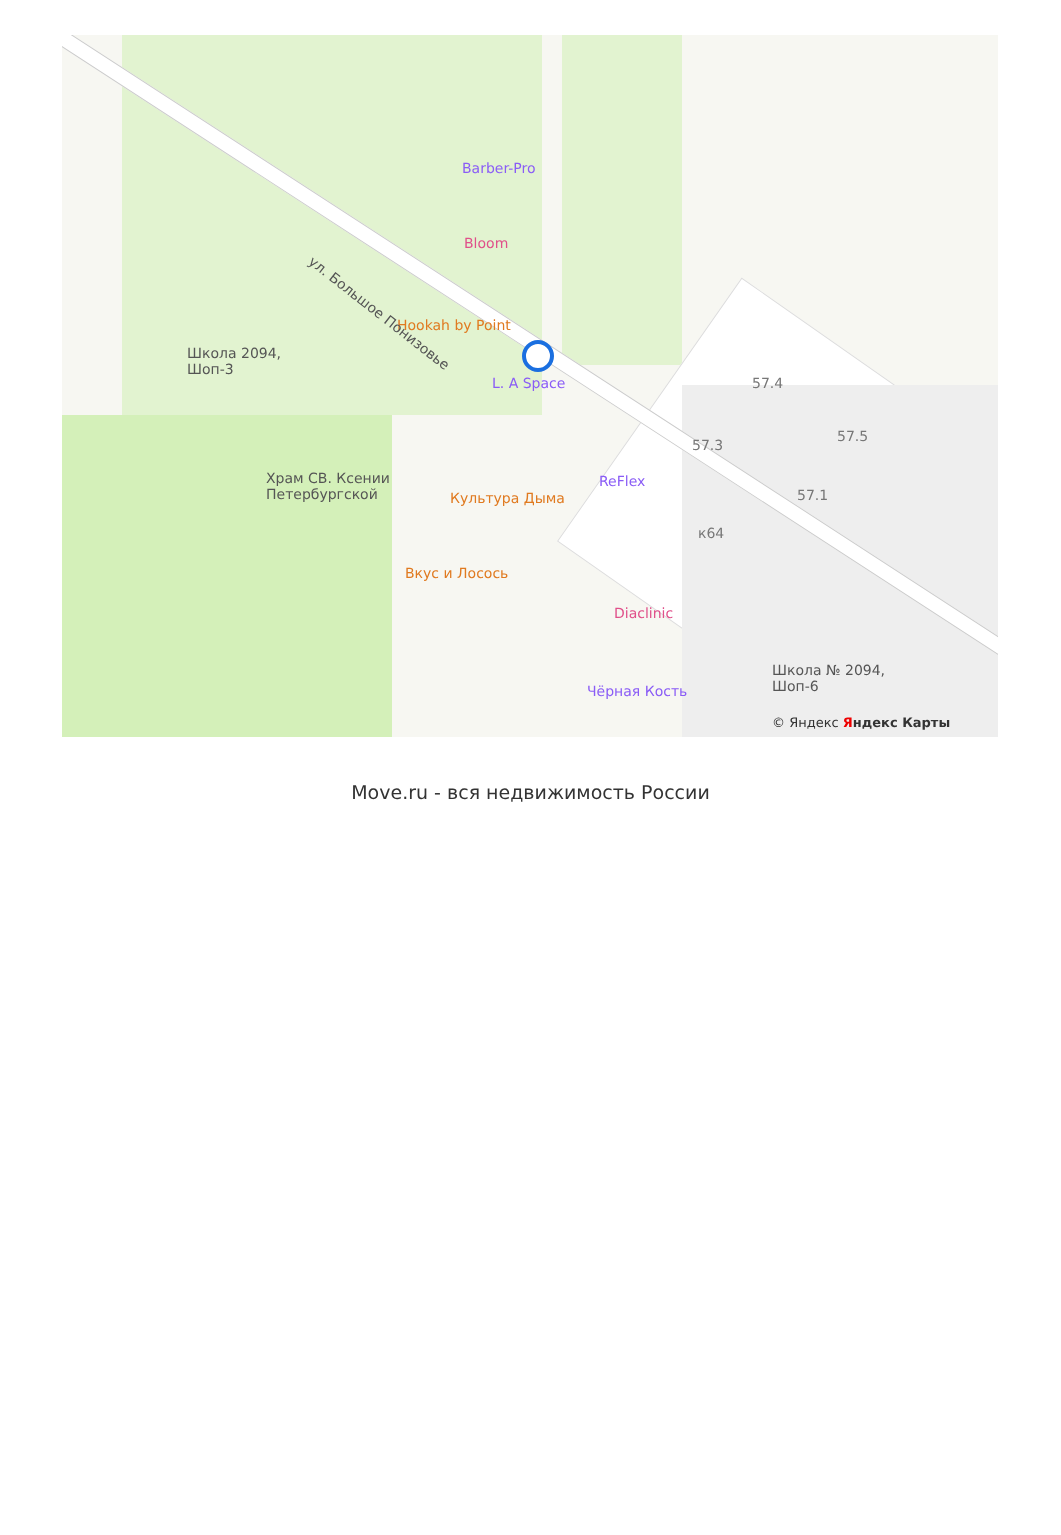Barber-Pro
Bloom
Hookah by Point
Школа 2094,
Шоп-3
L. A Space
ReFlex
57.4
57.3
57.5
57.1
к64
Храм СВ. Ксении
Петербургской Культура Дыма
Вкус и Лосось
Diaclinic
Чёрная Кость
Школа № 2094,
Шоп-6
ул. Большое Понизовье
© Яндекс Яндекс Карты
Move.ru - вся недвижимость России